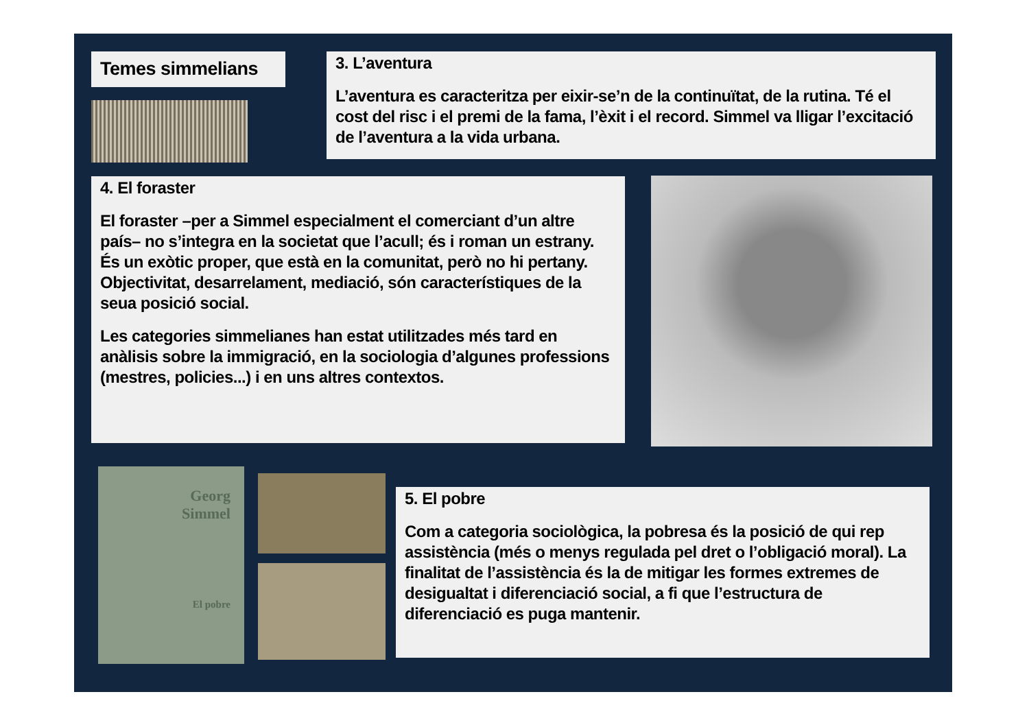Temes simmelians
3. L’aventura
L’aventura es caracteritza per eixir-se’n de la continuïtat, de la rutina. Té el cost del risc i el premi de la fama, l’èxit i el record. Simmel va lligar l’excitació de l’aventura a la vida urbana.
4. El foraster
El foraster –per a Simmel especialment el comerciant d’un altre país– no s’integra en la societat que l’acull; és i roman un estrany. És un exòtic proper, que està en la comunitat, però no hi pertany. Objectivitat, desarrelament, mediació, són característiques de la seua posició social.
Les categories simmelianes han estat utilitzades més tard en anàlisis sobre la immigració, en la sociologia d’algunes professions (mestres, policies...) i en uns altres contextos.
Georg
Simmel
El pobre
5. El pobre
Com a categoria sociològica, la pobresa és la posició de qui rep assistència (més o menys regulada pel dret o l’obligació moral). La finalitat de l’assistència és la de mitigar les formes extremes de desigualtat i diferenciació social, a fi que l’estructura de diferenciació es puga mantenir.